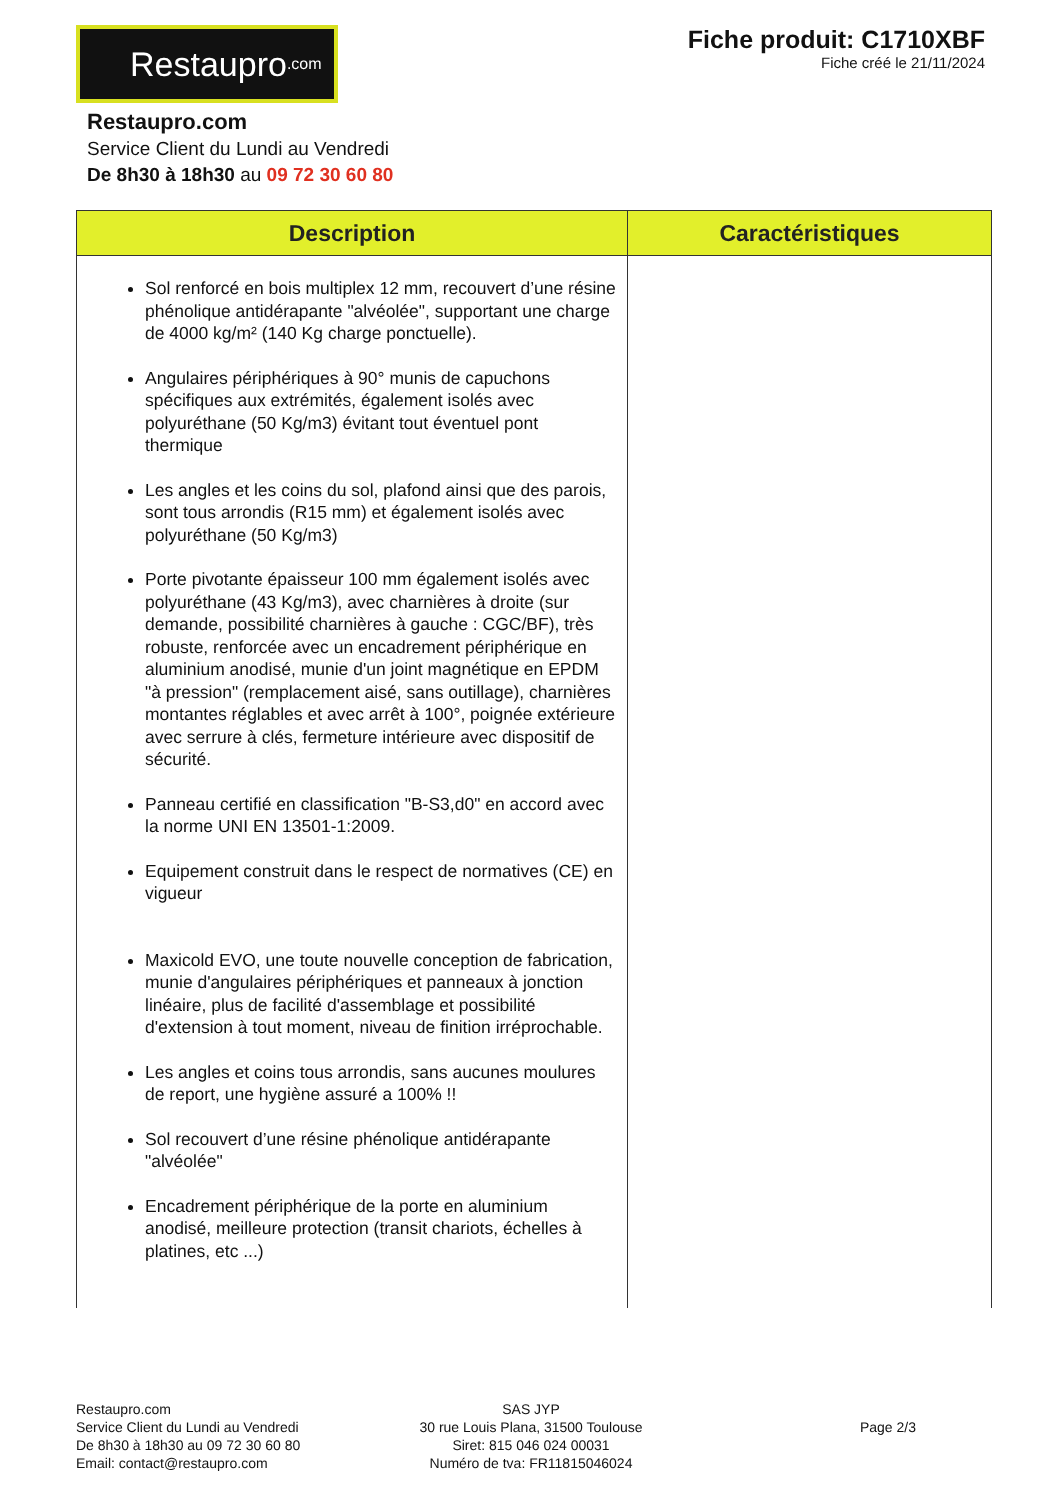Restaupro.com
Fiche produit: C1710XBF
Fiche créé le 21/11/2024
Restaupro.com
Service Client du Lundi au Vendredi
De 8h30 à 18h30 au 09 72 30 60 80
| Description | Caractéristiques |
| --- | --- |
| Sol renforcé en bois multiplex 12 mm, recouvert d’une résine phénolique antidérapante "alvéolée", supportant une charge de 4000 kg/m² (140 Kg charge ponctuelle). Angulaires périphériques à 90° munis de capuchons spécifiques aux extrémités, également isolés avec polyuréthane (50 Kg/m3) évitant tout éventuel pont thermique Les angles et les coins du sol, plafond ainsi que des parois, sont tous arrondis (R15 mm) et également isolés avec polyuréthane (50 Kg/m3) Porte pivotante épaisseur 100 mm également isolés avec polyuréthane (43 Kg/m3), avec charnières à droite (sur demande, possibilité charnières à gauche : CGC/BF), très robuste, renforcée avec un encadrement périphérique en aluminium anodisé, munie d'un joint magnétique en EPDM "à pression" (remplacement aisé, sans outillage), charnières montantes réglables et avec arrêt à 100°, poignée extérieure avec serrure à clés, fermeture intérieure avec dispositif de sécurité. Panneau certifié en classification "B-S3,d0" en accord avec la norme UNI EN 13501-1:2009. Equipement construit dans le respect de normatives (CE) en vigueur Maxicold EVO, une toute nouvelle conception de fabrication, munie d'angulaires périphériques et panneaux à jonction linéaire, plus de facilité d'assemblage et possibilité d'extension à tout moment, niveau de finition irréprochable. Les angles et coins tous arrondis, sans aucunes moulures de report, une hygiène assuré a 100% !! Sol recouvert d’une résine phénolique antidérapante "alvéolée" Encadrement périphérique de la porte en aluminium anodisé, meilleure protection (transit chariots, échelles à platines, etc ...) | |
Restaupro.com
Service Client du Lundi au Vendredi
De 8h30 à 18h30 au 09 72 30 60 80
Email: contact@restaupro.com
SAS JYP
30 rue Louis Plana, 31500 Toulouse
Siret: 815 046 024 00031
Numéro de tva: FR11815046024
Page 2/3